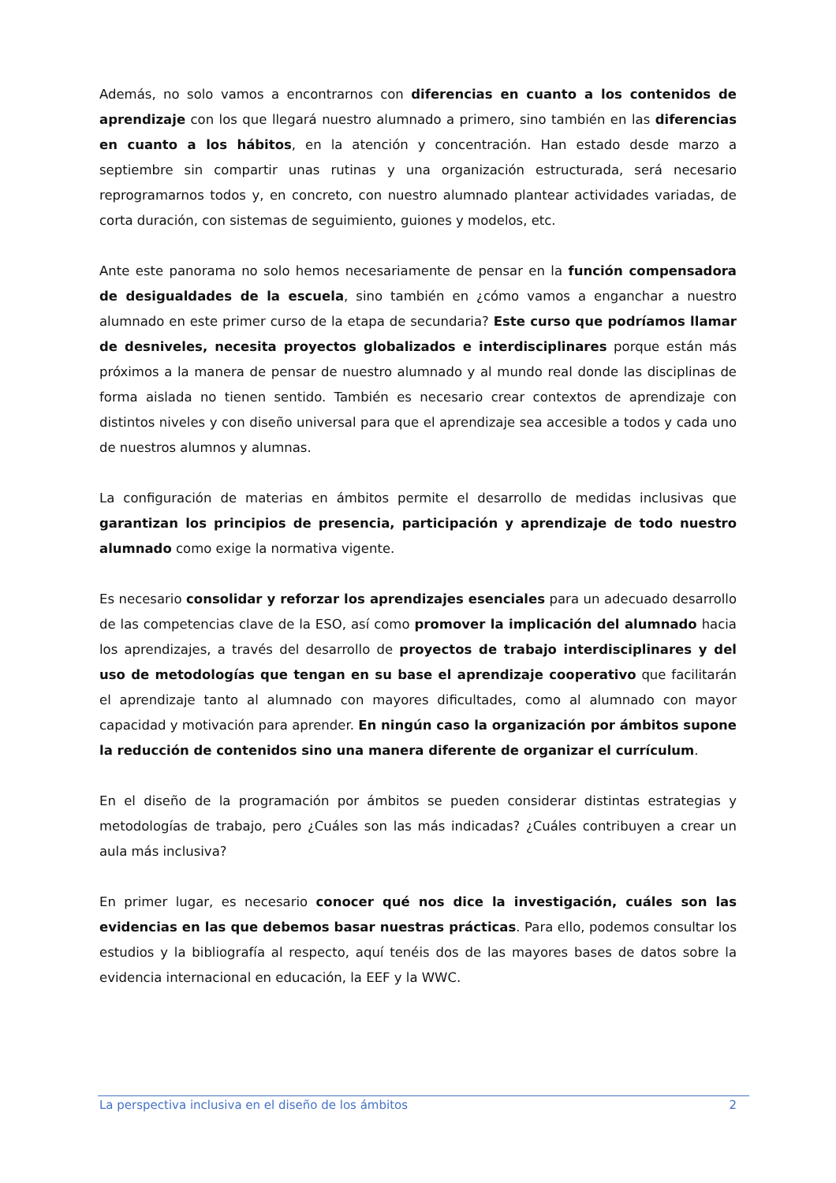Además, no solo vamos a encontrarnos con diferencias en cuanto a los contenidos de aprendizaje con los que llegará nuestro alumnado a primero, sino también en las diferencias en cuanto a los hábitos, en la atención y concentración. Han estado desde marzo a septiembre sin compartir unas rutinas y una organización estructurada, será necesario reprogramarnos todos y, en concreto, con nuestro alumnado plantear actividades variadas, de corta duración, con sistemas de seguimiento, guiones y modelos, etc.
Ante este panorama no solo hemos necesariamente de pensar en la función compensadora de desigualdades de la escuela, sino también en ¿cómo vamos a enganchar a nuestro alumnado en este primer curso de la etapa de secundaria? Este curso que podríamos llamar de desniveles, necesita proyectos globalizados e interdisciplinares porque están más próximos a la manera de pensar de nuestro alumnado y al mundo real donde las disciplinas de forma aislada no tienen sentido. También es necesario crear contextos de aprendizaje con distintos niveles y con diseño universal para que el aprendizaje sea accesible a todos y cada uno de nuestros alumnos y alumnas.
La configuración de materias en ámbitos permite el desarrollo de medidas inclusivas que garantizan los principios de presencia, participación y aprendizaje de todo nuestro alumnado como exige la normativa vigente.
Es necesario consolidar y reforzar los aprendizajes esenciales para un adecuado desarrollo de las competencias clave de la ESO, así como promover la implicación del alumnado hacia los aprendizajes, a través del desarrollo de proyectos de trabajo interdisciplinares y del uso de metodologías que tengan en su base el aprendizaje cooperativo que facilitarán el aprendizaje tanto al alumnado con mayores dificultades, como al alumnado con mayor capacidad y motivación para aprender. En ningún caso la organización por ámbitos supone la reducción de contenidos sino una manera diferente de organizar el currículum.
En el diseño de la programación por ámbitos se pueden considerar distintas estrategias y metodologías de trabajo, pero ¿Cuáles son las más indicadas? ¿Cuáles contribuyen a crear un aula más inclusiva?
En primer lugar, es necesario conocer qué nos dice la investigación, cuáles son las evidencias en las que debemos basar nuestras prácticas. Para ello, podemos consultar los estudios y la bibliografía al respecto, aquí tenéis dos de las mayores bases de datos sobre la evidencia internacional en educación, la EEF y la WWC.
La perspectiva inclusiva en el diseño de los ámbitos 2